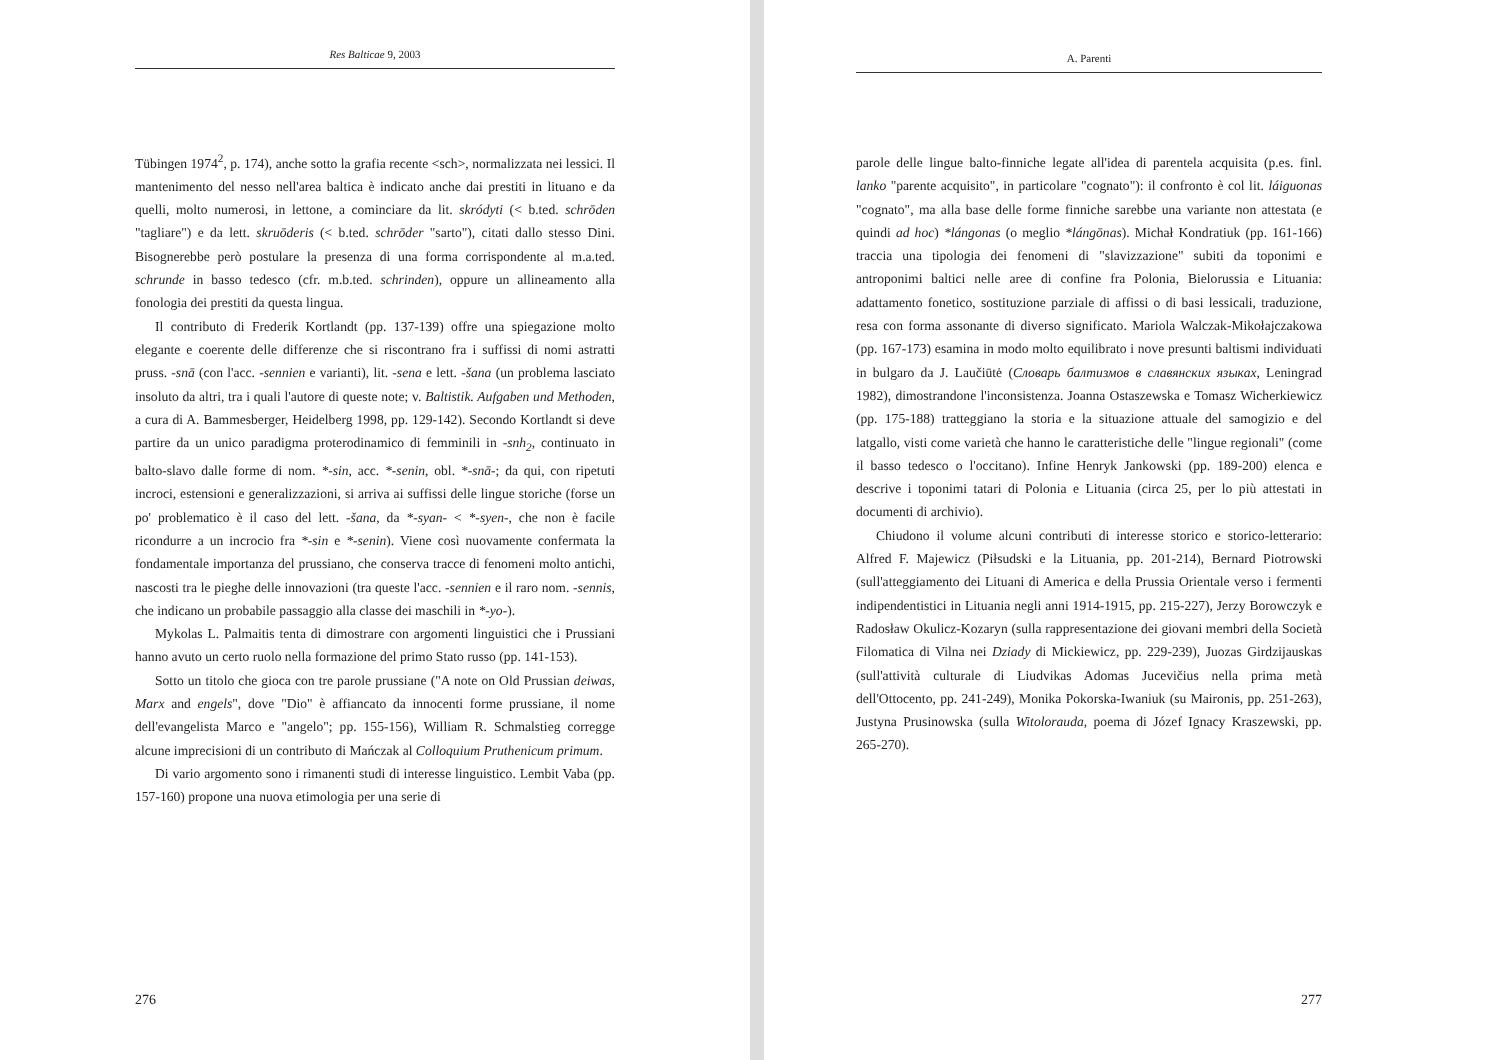Res Balticae 9, 2003
Tübingen 1974<sup>2</sup>, p. 174), anche sotto la grafia recente <sch>, normalizzata nei lessici. Il mantenimento del nesso nell'area baltica è indicato anche dai prestiti in lituano e da quelli, molto numerosi, in lettone, a cominciare da lit. skródyti (< b.ted. schrōden "tagliare") e da lett. skruōderis (< b.ted. schrōder "sarto"), citati dallo stesso Dini. Bisognerebbe però postulare la presenza di una forma corrispondente al m.a.ted. schrunde in basso tedesco (cfr. m.b.ted. schrinden), oppure un allineamento alla fonologia dei prestiti da questa lingua.
Il contributo di Frederik Kortlandt (pp. 137-139) offre una spiegazione molto elegante e coerente delle differenze che si riscontrano fra i suffissi di nomi astratti pruss. -snā (con l'acc. -sennien e varianti), lit. -sena e lett. -šana (un problema lasciato insoluto da altri, tra i quali l'autore di queste note; v. Baltistik. Aufgaben und Methoden, a cura di A. Bammesberger, Heidelberg 1998, pp. 129-142). Secondo Kortlandt si deve partire da un unico paradigma proterodinamico di femminili in -snh<sub>2</sub>, continuato in balto-slavo dalle forme di nom. *-sin, acc. *-senin, obl. *-snā-; da qui, con ripetuti incroci, estensioni e generalizzazioni, si arriva ai suffissi delle lingue storiche (forse un po' problematico è il caso del lett. -šana, da *-syan- < *-syen-, che non è facile ricondurre a un incrocio fra *-sin e *-senin). Viene così nuovamente confermata la fondamentale importanza del prussiano, che conserva tracce di fenomeni molto antichi, nascosti tra le pieghe delle innovazioni (tra queste l'acc. -sennien e il raro nom. -sennis, che indicano un probabile passaggio alla classe dei maschili in *-yo-).
Mykolas L. Palmaitis tenta di dimostrare con argomenti linguistici che i Prussiani hanno avuto un certo ruolo nella formazione del primo Stato russo (pp. 141-153).
Sotto un titolo che gioca con tre parole prussiane ("A note on Old Prussian deiwas, Marx and engels", dove "Dio" è affiancato da innocenti forme prussiane, il nome dell'evangelista Marco e "angelo"; pp. 155-156), William R. Schmalstieg corregge alcune imprecisioni di un contributo di Mańczak al Colloquium Pruthenicum primum.
Di vario argomento sono i rimanenti studi di interesse linguistico. Lembit Vaba (pp. 157-160) propone una nuova etimologia per una serie di
276
A. Parenti
parole delle lingue balto-finniche legate all'idea di parentela acquisita (p.es. finl. lanko "parente acquisito", in particolare "cognato"): il confronto è col lit. láiguonas "cognato", ma alla base delle forme finniche sarebbe una variante non attestata (e quindi ad hoc) *lángonas (o meglio *lángōnas). Michał Kondratiuk (pp. 161-166) traccia una tipologia dei fenomeni di "slavizzazione" subiti da toponimi e antroponimi baltici nelle aree di confine fra Polonia, Bielorussia e Lituania: adattamento fonetico, sostituzione parziale di affissi o di basi lessicali, traduzione, resa con forma assonante di diverso significato. Mariola Walczak-Mikołajczakowa (pp. 167-173) esamina in modo molto equilibrato i nove presunti baltismi individuati in bulgaro da J. Laučiūtė (Словарь балтизмов в славянских языках, Leningrad 1982), dimostrandone l'inconsistenza. Joanna Ostaszewska e Tomasz Wicherkiewicz (pp. 175-188) tratteggiano la storia e la situazione attuale del samogizio e del latgallo, visti come varietà che hanno le caratteristiche delle "lingue regionali" (come il basso tedesco o l'occitano). Infine Henryk Jankowski (pp. 189-200) elenca e descrive i toponimi tatari di Polonia e Lituania (circa 25, per lo più attestati in documenti di archivio).
Chiudono il volume alcuni contributi di interesse storico e storico-letterario: Alfred F. Majewicz (Piłsudski e la Lituania, pp. 201-214), Bernard Piotrowski (sull'atteggiamento dei Lituani di America e della Prussia Orientale verso i fermenti indipendentistici in Lituania negli anni 1914-1915, pp. 215-227), Jerzy Borowczyk e Radosław Okulicz-Kozaryn (sulla rappresentazione dei giovani membri della Società Filomatica di Vilna nei Dziady di Mickiewicz, pp. 229-239), Juozas Girdzijauskas (sull'attività culturale di Liudvikas Adomas Jucevičius nella prima metà dell'Ottocento, pp. 241-249), Monika Pokorska-Iwaniuk (su Maironis, pp. 251-263), Justyna Prusinowska (sulla Witolorauda, poema di Józef Ignacy Kraszewski, pp. 265-270).
277